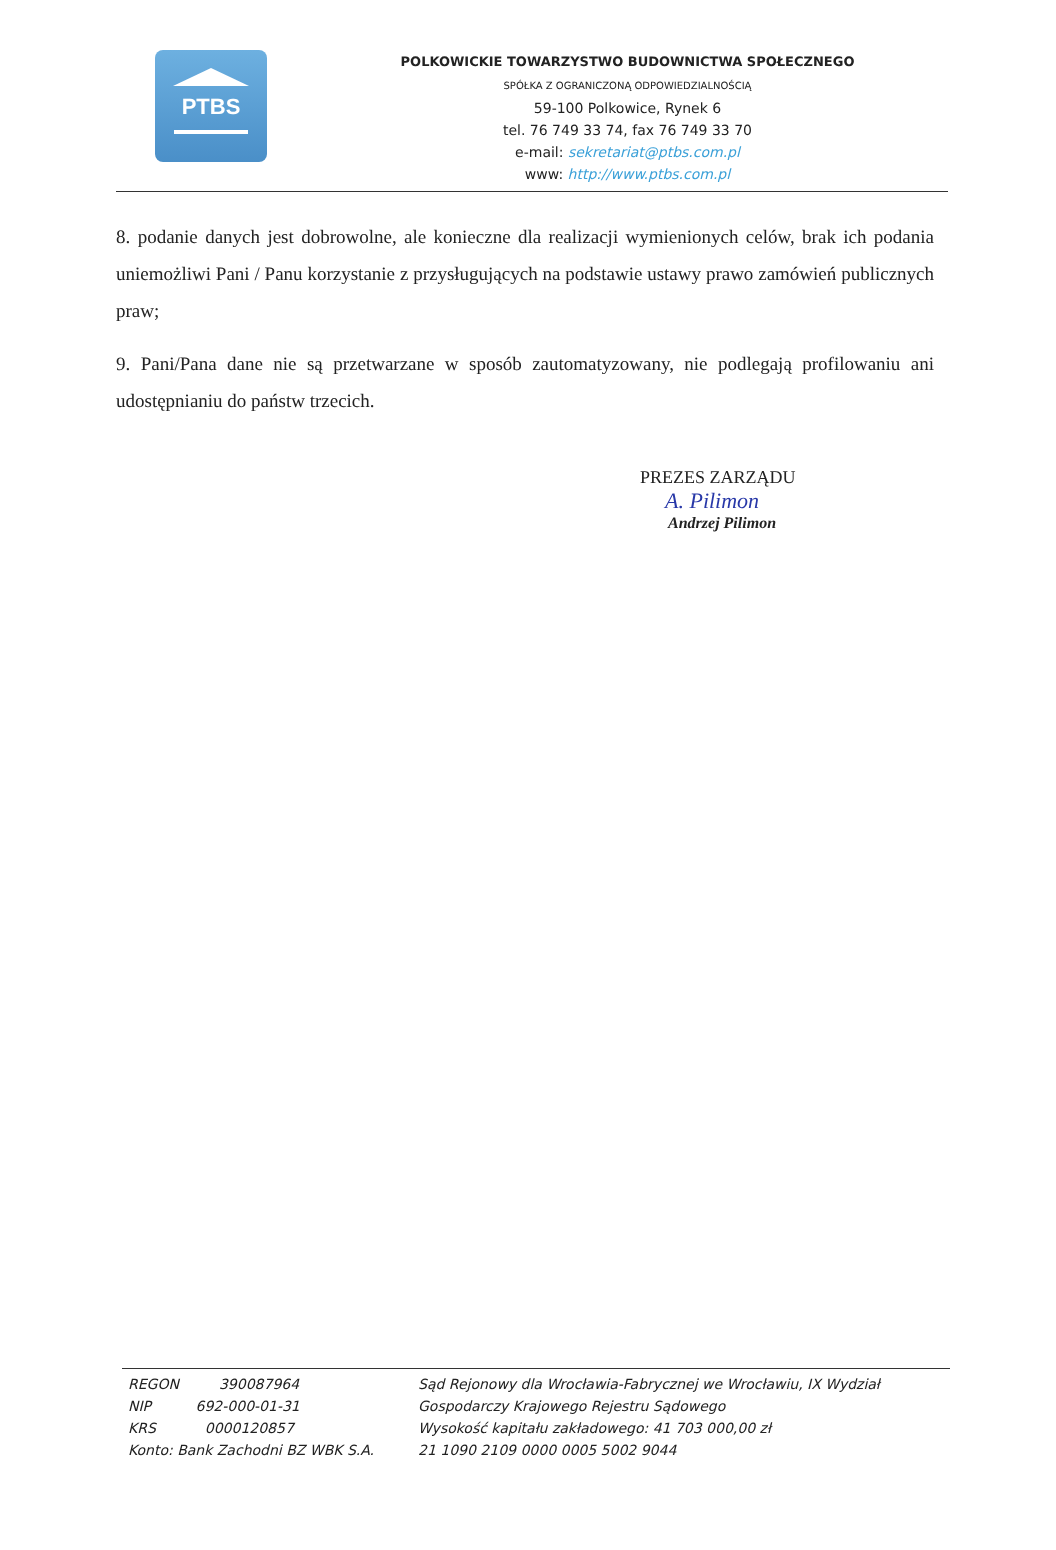PTBS
POLKOWICKIE TOWARZYSTWO BUDOWNICTWA SPOŁECZNEGO
SPÓŁKA Z OGRANICZONĄ ODPOWIEDZIALNOŚCIĄ
59-100 Polkowice, Rynek 6
tel. 76 749 33 74, fax 76 749 33 70
e-mail: sekretariat@ptbs.com.pl
www: http://www.ptbs.com.pl
8. podanie danych jest dobrowolne, ale konieczne dla realizacji wymienionych celów, brak ich podania uniemożliwi Pani / Panu korzystanie z przysługujących na podstawie ustawy prawo zamówień publicznych praw;
9. Pani/Pana dane nie są przetwarzane w sposób zautomatyzowany, nie podlegają profilowaniu ani udostępnianiu do państw trzecich.
PREZES ZARZĄDU
A. Pilimon
Andrzej Pilimon
REGON 390087964
NIP 692-000-01-31
KRS 0000120857
Konto: Bank Zachodni BZ WBK S.A.
Sąd Rejonowy dla Wrocławia-Fabrycznej we Wrocławiu, IX Wydział
Gospodarczy Krajowego Rejestru Sądowego
Wysokość kapitału zakładowego: 41 703 000,00 zł
21 1090 2109 0000 0005 5002 9044